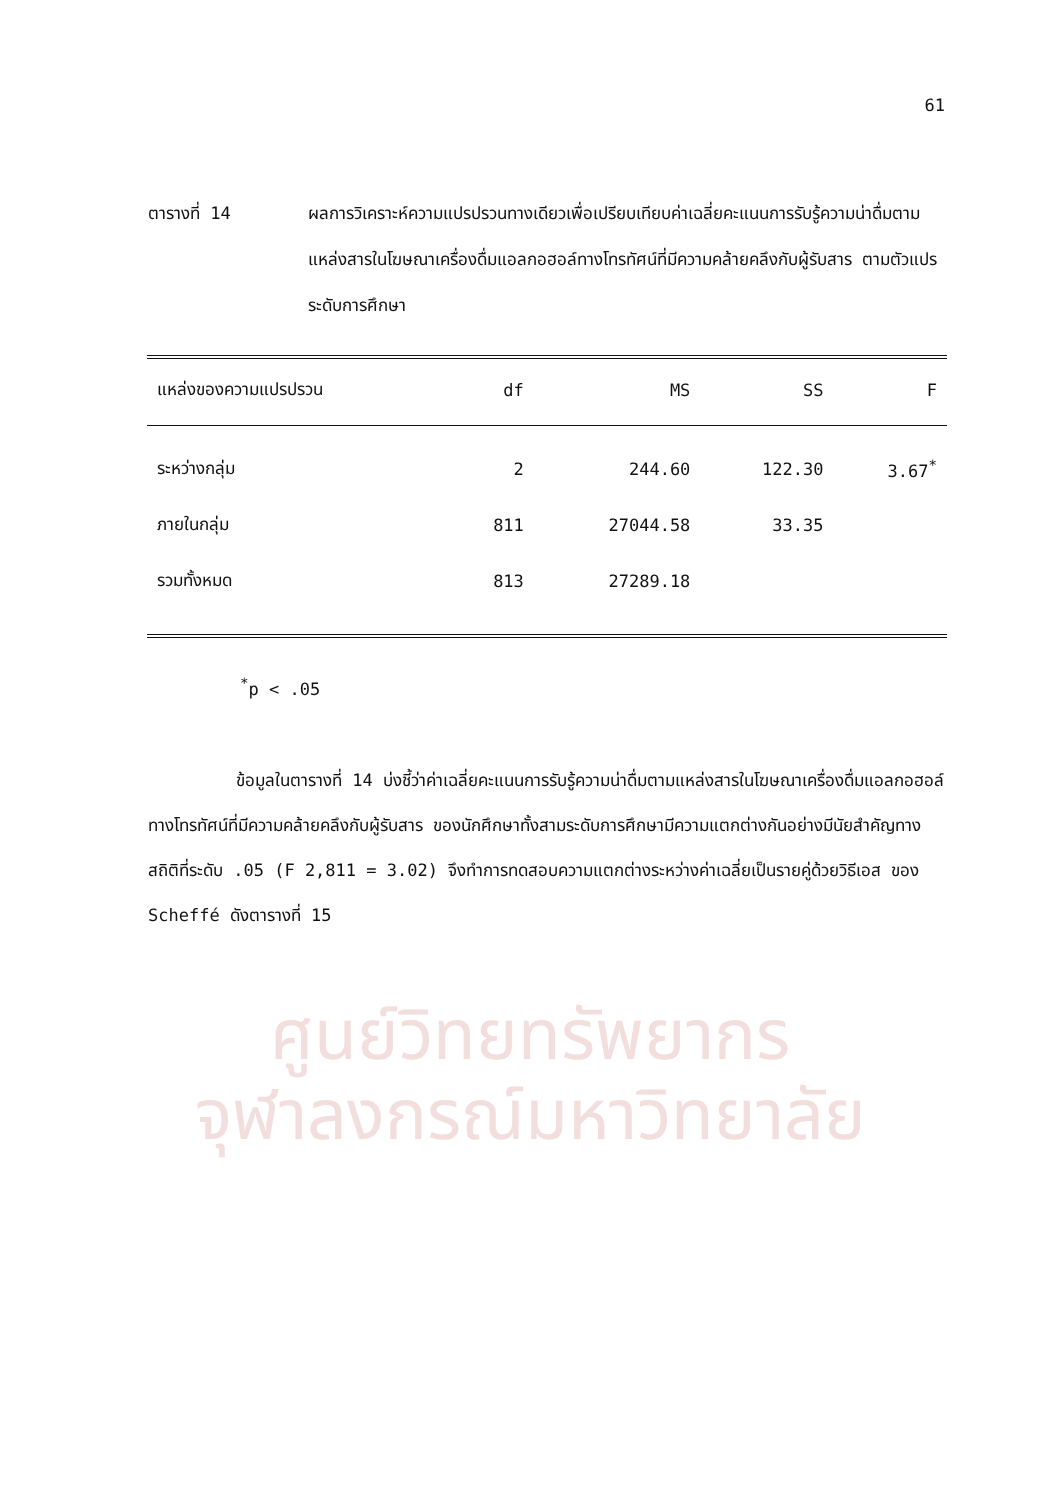61
ตารางที่ 14 ผลการวิเคราะห์ความแปรปรวนทางเดียวเพื่อเปรียบเทียบค่าเฉลี่ยคะแนนการรับรู้ความน่าดื่มตามแหล่งสารในโฆษณาเครื่องดื่มแอลกอฮอล์ทางโทรทัศน์ที่มีความคล้ายคลึงกับผู้รับสาร ตามตัวแปรระดับการศึกษา
| แหล่งของความแปรปรวน | df | MS | SS | F |
| --- | --- | --- | --- | --- |
| ระหว่างกลุ่ม | 2 | 244.60 | 122.30 | 3.67<sup>*</sup> |
| ภายในกลุ่ม | 811 | 27044.58 | 33.35 | |
| รวมทั้งหมด | 813 | 27289.18 | | |
<sup>*</sup> p < .05
ข้อมูลในตารางที่ 14 บ่งชี้ว่าค่าเฉลี่ยคะแนนการรับรู้ความน่าดื่มตามแหล่งสารในโฆษณาเครื่องดื่มแอลกอฮอล์ทางโทรทัศน์ที่มีความคล้ายคลึงกับผู้รับสาร ของนักศึกษาทั้งสามระดับการศึกษามีความแตกต่างกันอย่างมีนัยสำคัญทางสถิติที่ระดับ .05 (F 2,811 = 3.02) จึงทำการทดสอบความแตกต่างระหว่างค่าเฉลี่ยเป็นรายคู่ด้วยวิธีเอส ของ Scheffé ดังตารางที่ 15
ศูนย์วิทยทรัพยากร
จุฬาลงกรณ์มหาวิทยาลัย